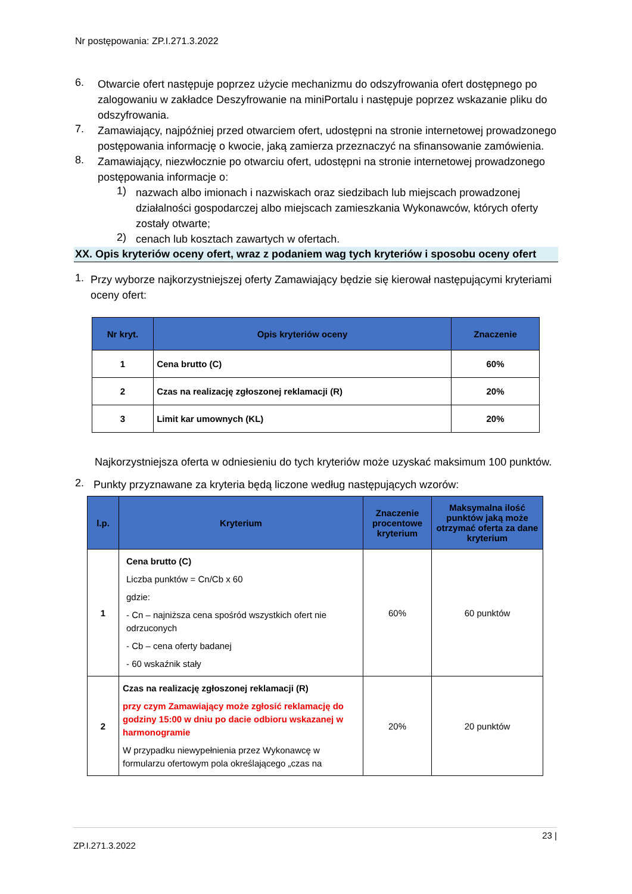Nr postępowania: ZP.I.271.3.2022
6.
Otwarcie ofert następuje poprzez użycie mechanizmu do odszyfrowania ofert dostępnego po zalogowaniu w zakładce Deszyfrowanie na miniPortalu i następuje poprzez wskazanie pliku do odszyfrowania.
7.
Zamawiający, najpóźniej przed otwarciem ofert, udostępni na stronie internetowej prowadzonego postępowania informację o kwocie, jaką zamierza przeznaczyć na sfinansowanie zamówienia.
8.
Zamawiający, niezwłocznie po otwarciu ofert, udostępni na stronie internetowej prowadzonego postępowania informacje o:
1)
nazwach albo imionach i nazwiskach oraz siedzibach lub miejscach prowadzonej działalności gospodarczej albo miejscach zamieszkania Wykonawców, których oferty zostały otwarte;
2)
cenach lub kosztach zawartych w ofertach.
XX. Opis kryteriów oceny ofert, wraz z podaniem wag tych kryteriów i sposobu oceny ofert
1.
Przy wyborze najkorzystniejszej oferty Zamawiający będzie się kierował następującymi kryteriami oceny ofert:
| Nr kryt. | Opis kryteriów oceny | Znaczenie |
| --- | --- | --- |
| 1 | Cena brutto (C) | 60% |
| 2 | Czas na realizację zgłoszonej reklamacji (R) | 20% |
| 3 | Limit kar umownych (KL) | 20% |
Najkorzystniejsza oferta w odniesieniu do tych kryteriów może uzyskać maksimum 100 punktów.
2.
Punkty przyznawane za kryteria będą liczone według następujących wzorów:
| l.p. | Kryterium | Znaczenie procentowe kryterium | Maksymalna ilość punktów jaką może otrzymać oferta za dane kryterium |
| --- | --- | --- | --- |
| 1 | Cena brutto (C) Liczba punktów = Cn/Cb x 60 gdzie: - Cn – najniższa cena spośród wszystkich ofert nie odrzuconych - Cb – cena oferty badanej - 60 wskaźnik stały | 60% | 60 punktów |
| 2 | Czas na realizację zgłoszonej reklamacji (R) przy czym Zamawiający może zgłosić reklamację do godziny 15:00 w dniu po dacie odbioru wskazanej w harmonogramie W przypadku niewypełnienia przez Wykonawcę w formularzu ofertowym pola określającego „czas na | 20% | 20 punktów |
23 |
ZP.I.271.3.2022